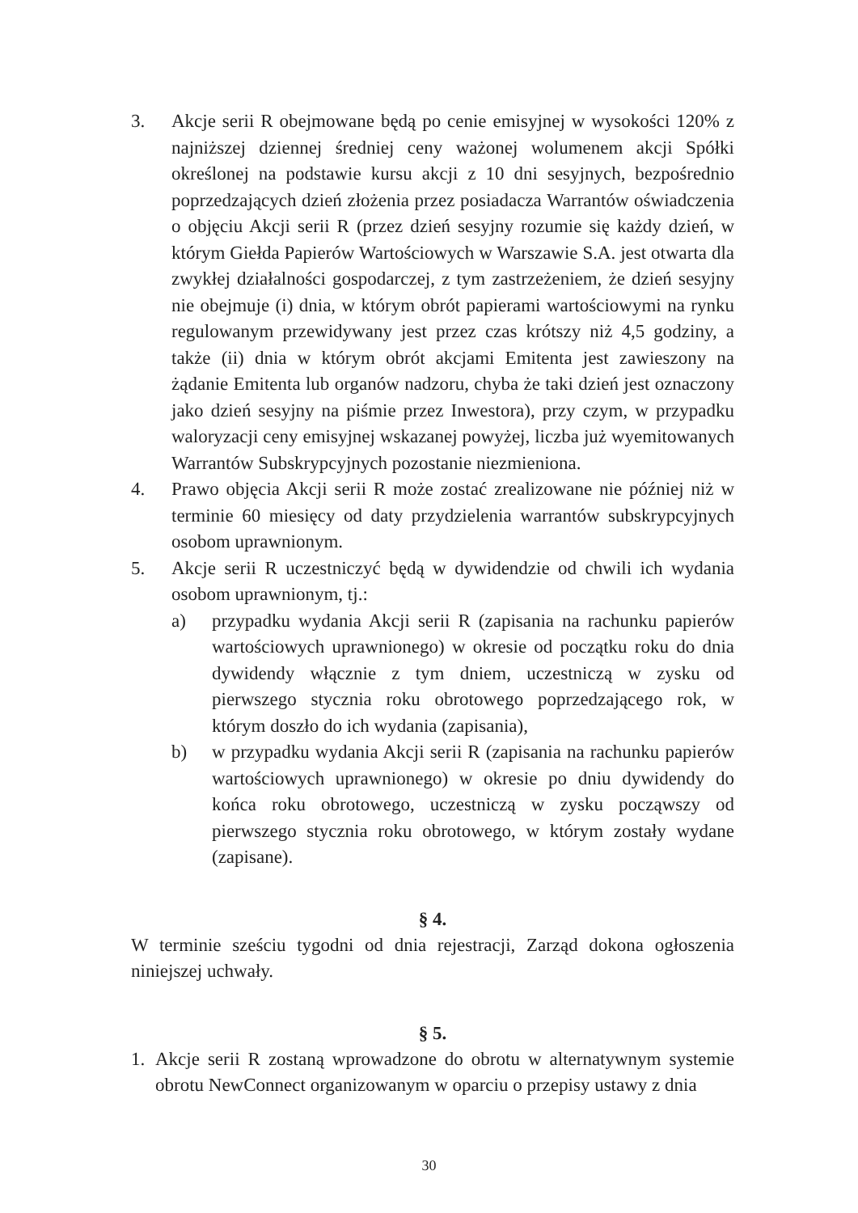3. Akcje serii R obejmowane będą po cenie emisyjnej w wysokości 120% z najniższej dziennej średniej ceny ważonej wolumenem akcji Spółki określonej na podstawie kursu akcji z 10 dni sesyjnych, bezpośrednio poprzedzających dzień złożenia przez posiadacza Warrantów oświadczenia o objęciu Akcji serii R (przez dzień sesyjny rozumie się każdy dzień, w którym Giełda Papierów Wartościowych w Warszawie S.A. jest otwarta dla zwykłej działalności gospodarczej, z tym zastrzeżeniem, że dzień sesyjny nie obejmuje (i) dnia, w którym obrót papierami wartościowymi na rynku regulowanym przewidywany jest przez czas krótszy niż 4,5 godziny, a także (ii) dnia w którym obrót akcjami Emitenta jest zawieszony na żądanie Emitenta lub organów nadzoru, chyba że taki dzień jest oznaczony jako dzień sesyjny na piśmie przez Inwestora), przy czym, w przypadku waloryzacji ceny emisyjnej wskazanej powyżej, liczba już wyemitowanych Warrantów Subskrypcyjnych pozostanie niezmieniona.
4. Prawo objęcia Akcji serii R może zostać zrealizowane nie później niż w terminie 60 miesięcy od daty przydzielenia warrantów subskrypcyjnych osobom uprawnionym.
5. Akcje serii R uczestniczyć będą w dywidendzie od chwili ich wydania osobom uprawnionym, tj.:
a) przypadku wydania Akcji serii R (zapisania na rachunku papierów wartościowych uprawnionego) w okresie od początku roku do dnia dywidendy włącznie z tym dniem, uczestniczą w zysku od pierwszego stycznia roku obrotowego poprzedzającego rok, w którym doszło do ich wydania (zapisania),
b) w przypadku wydania Akcji serii R (zapisania na rachunku papierów wartościowych uprawnionego) w okresie po dniu dywidendy do końca roku obrotowego, uczestniczą w zysku począwszy od pierwszego stycznia roku obrotowego, w którym zostały wydane (zapisane).
§ 4.
W terminie sześciu tygodni od dnia rejestracji, Zarząd dokona ogłoszenia niniejszej uchwały.
§ 5.
1. Akcje serii R zostaną wprowadzone do obrotu w alternatywnym systemie obrotu NewConnect organizowanym w oparciu o przepisy ustawy z dnia
30